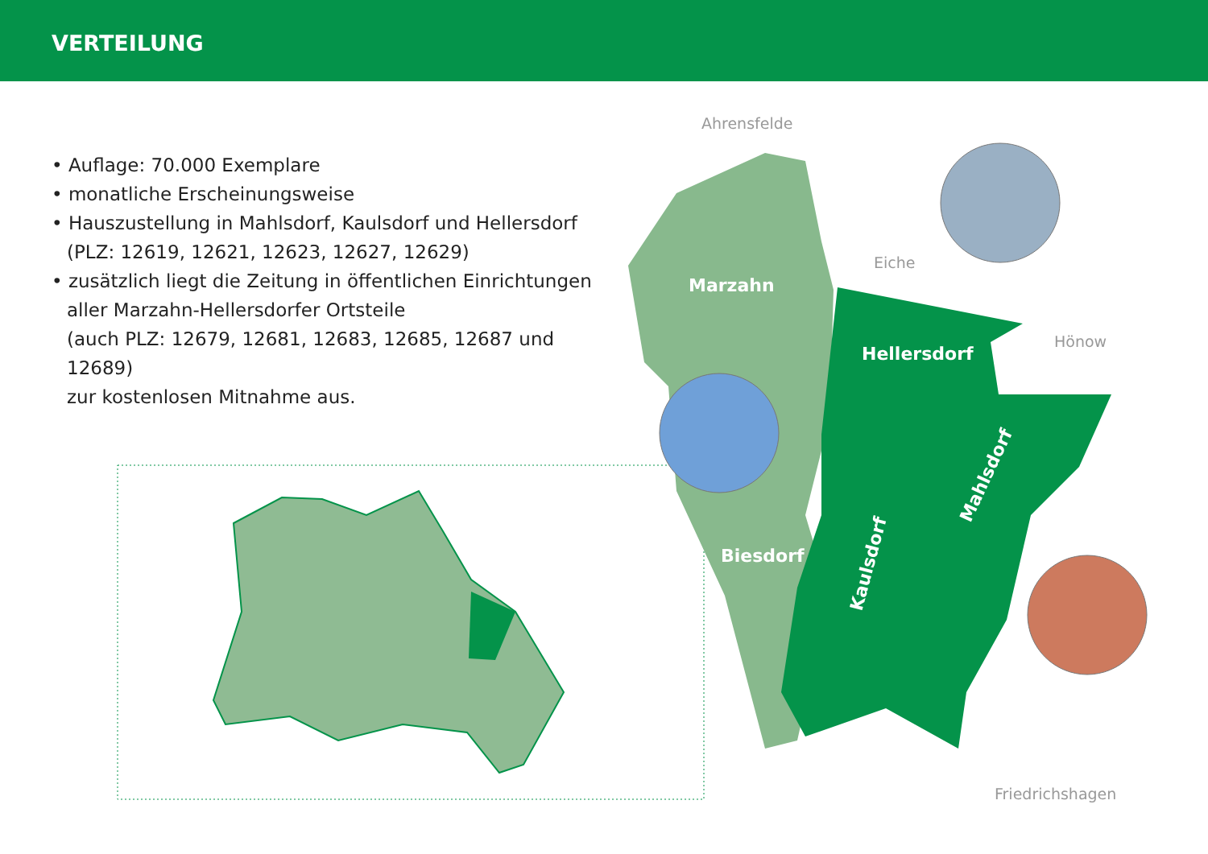VERTEILUNG
• Auflage: 70.000 Exemplare
• monatliche Erscheinungsweise
• Hauszustellung in Mahlsdorf, Kaulsdorf und Hellersdorf
(PLZ: 12619, 12621, 12623, 12627, 12629)
• zusätzlich liegt die Zeitung in öffentlichen Einrichtungen
aller Marzahn-Hellersdorfer Ortsteile
(auch PLZ: 12679, 12681, 12683, 12685, 12687 und 12689)
zur kostenlosen Mitnahme aus.
Marzahn
Hellersdorf
Biesdorf
Kaulsdorf
Mahlsdorf
Ahrensfelde
Eiche
Hönow
Friedrichshagen